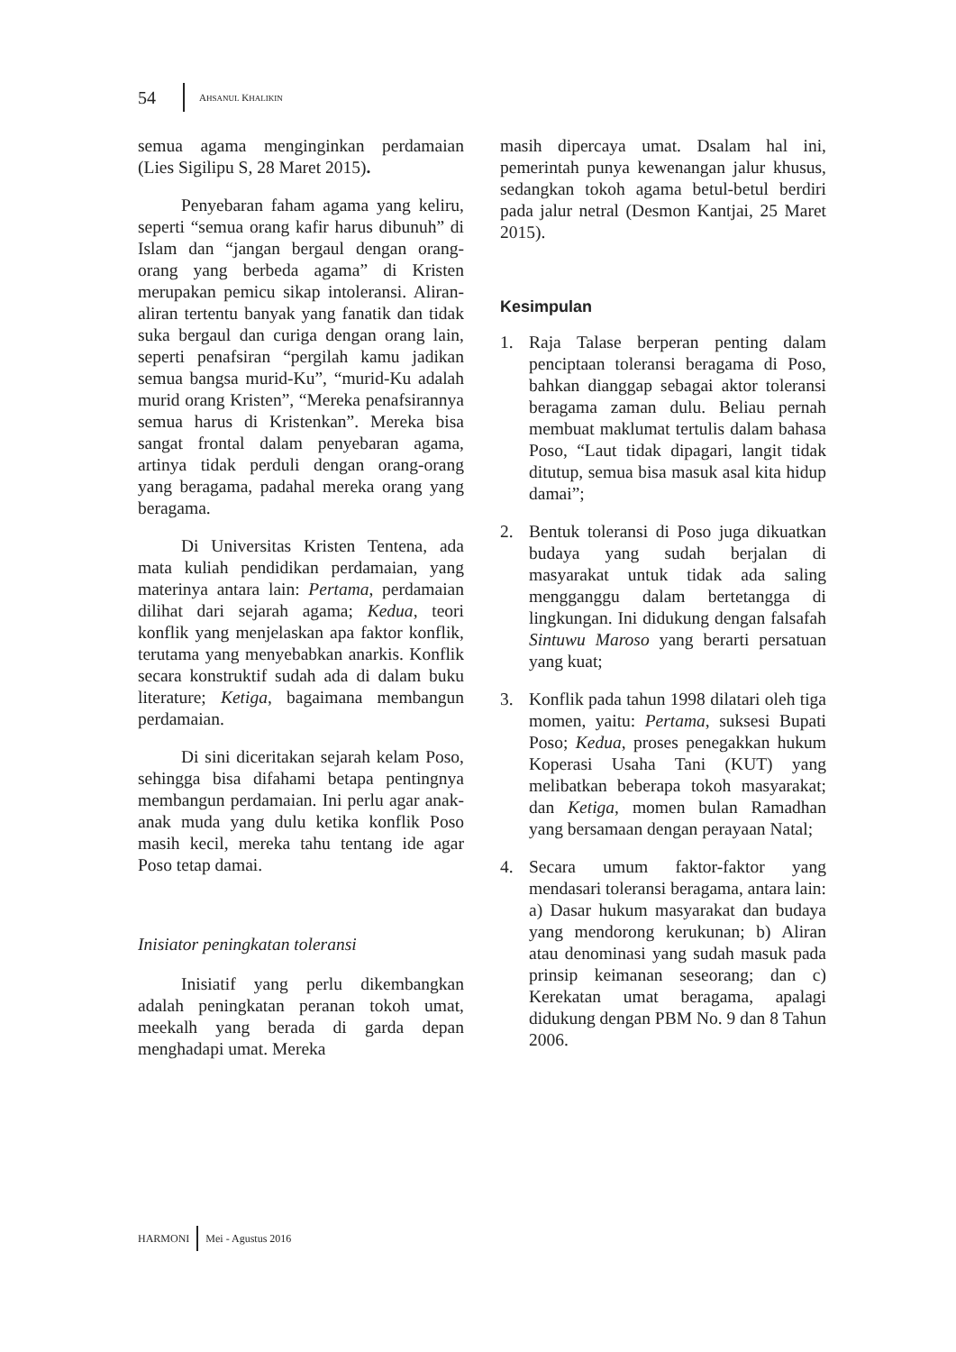54 AHSANUL KHALIKIN
semua agama menginginkan perdamaian (Lies Sigilipu S, 28 Maret 2015).
Penyebaran faham agama yang keliru, seperti “semua orang kafir harus dibunuh” di Islam dan “jangan bergaul dengan orang-orang yang berbeda agama” di Kristen merupakan pemicu sikap intoleransi. Aliran-aliran tertentu banyak yang fanatik dan tidak suka bergaul dan curiga dengan orang lain, seperti penafsiran “pergilah kamu jadikan semua bangsa murid-Ku”, “murid-Ku adalah murid orang Kristen”, “Mereka penafsirannya semua harus di Kristenkan”. Mereka bisa sangat frontal dalam penyebaran agama, artinya tidak perduli dengan orang-orang yang beragama, padahal mereka orang yang beragama.
Di Universitas Kristen Tentena, ada mata kuliah pendidikan perdamaian, yang materinya antara lain: Pertama, perdamaian dilihat dari sejarah agama; Kedua, teori konflik yang menjelaskan apa faktor konflik, terutama yang menyebabkan anarkis. Konflik secara konstruktif sudah ada di dalam buku literature; Ketiga, bagaimana membangun perdamaian.
Di sini diceritakan sejarah kelam Poso, sehingga bisa difahami betapa pentingnya membangun perdamaian. Ini perlu agar anak-anak muda yang dulu ketika konflik Poso masih kecil, mereka tahu tentang ide agar Poso tetap damai.
Inisiator peningkatan toleransi
Inisiatif yang perlu dikembangkan adalah peningkatan peranan tokoh umat, meekalh yang berada di garda depan menghadapi umat. Mereka
masih dipercaya umat. Dsalam hal ini, pemerintah punya kewenangan jalur khusus, sedangkan tokoh agama betul-betul berdiri pada jalur netral (Desmon Kantjai, 25 Maret 2015).
Kesimpulan
1. Raja Talase berperan penting dalam penciptaan toleransi beragama di Poso, bahkan dianggap sebagai aktor toleransi beragama zaman dulu. Beliau pernah membuat maklumat tertulis dalam bahasa Poso, “Laut tidak dipagari, langit tidak ditutup, semua bisa masuk asal kita hidup damai”;
2. Bentuk toleransi di Poso juga dikuatkan budaya yang sudah berjalan di masyarakat untuk tidak ada saling mengganggu dalam bertetangga di lingkungan. Ini didukung dengan falsafah Sintuwu Maroso yang berarti persatuan yang kuat;
3. Konflik pada tahun 1998 dilatari oleh tiga momen, yaitu: Pertama, suksesi Bupati Poso; Kedua, proses penegakkan hukum Koperasi Usaha Tani (KUT) yang melibatkan beberapa tokoh masyarakat; dan Ketiga, momen bulan Ramadhan yang bersamaan dengan perayaan Natal;
4. Secara umum faktor-faktor yang mendasari toleransi beragama, antara lain: a) Dasar hukum masyarakat dan budaya yang mendorong kerukunan; b) Aliran atau denominasi yang sudah masuk pada prinsip keimanan seseorang; dan c) Kerekatan umat beragama, apalagi didukung dengan PBM No. 9 dan 8 Tahun 2006.
HARMONI Mei - Agustus 2016